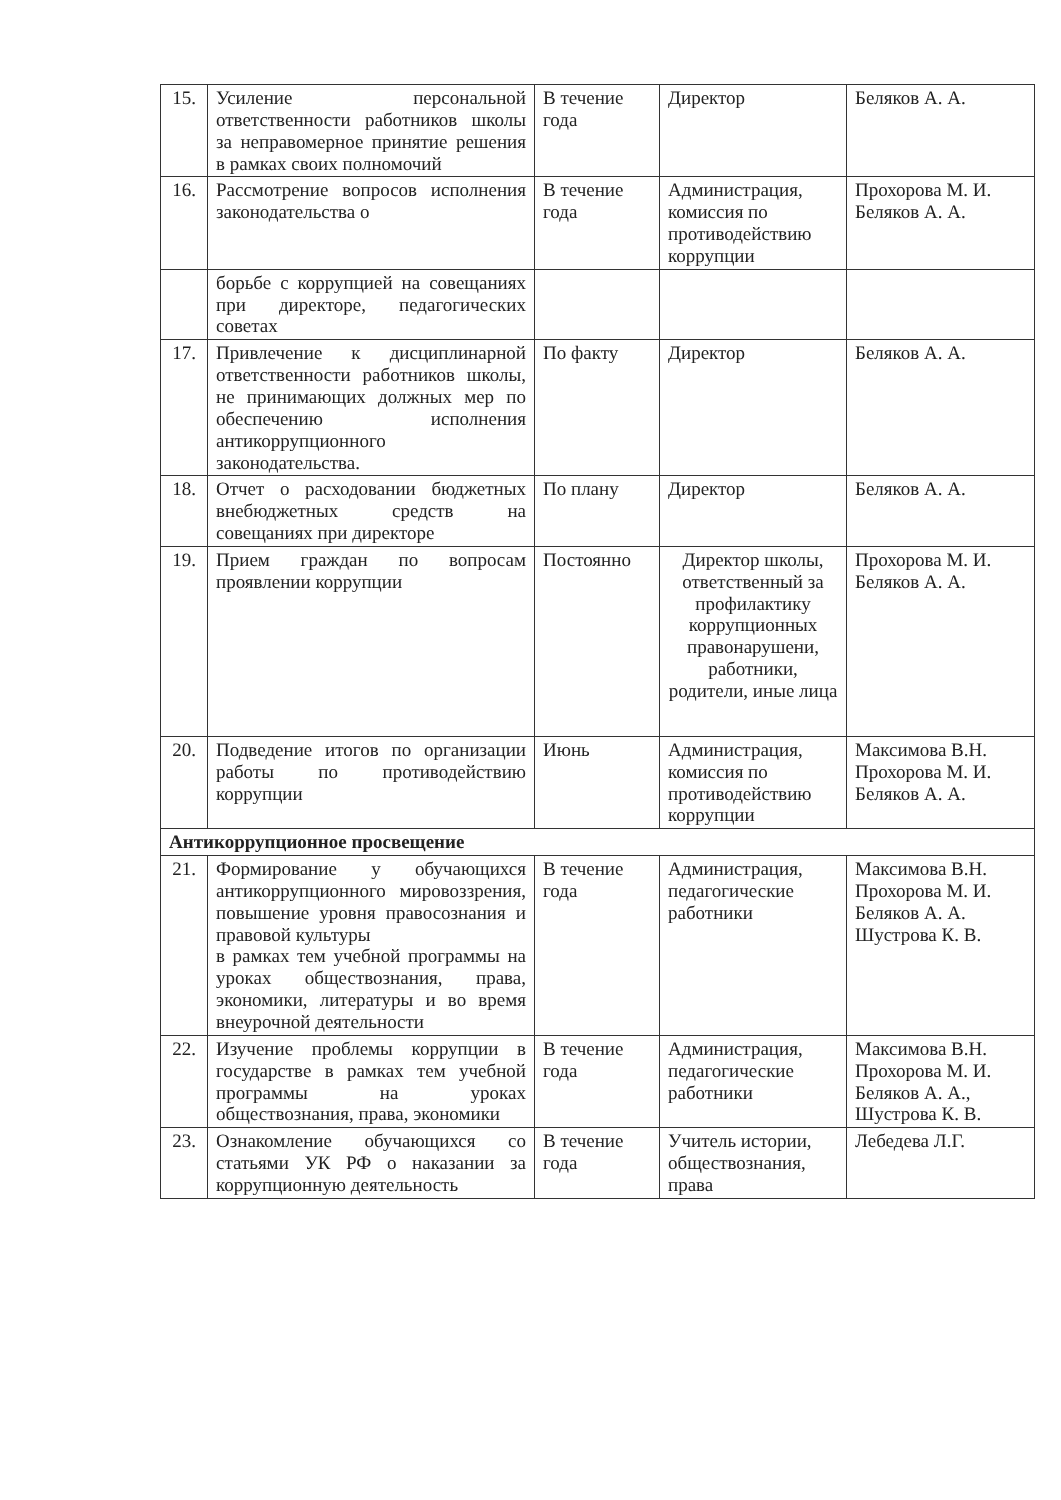| 15. | Усиление персональной ответственности работников школы за неправомерное принятие решения в рамках своих полномочий | В течение года | Директор | Беляков А. А. |
| 16. | Рассмотрение вопросов исполнения законодательства о | В течение года | Администрация, комиссия по противодействию коррупции | Прохорова М. И. Беляков А. А. |
| | борьбе с коррупцией на совещаниях при директоре, педагогических советах | | | |
| 17. | Привлечение к дисциплинарной ответственности работников школы, не принимающих должных мер по обеспечению исполнения антикоррупционного законодательства. | По факту | Директор | Беляков А. А. |
| 18. | Отчет о расходовании бюджетных внебюджетных средств на совещаниях при директоре | По плану | Директор | Беляков А. А. |
| 19. | Прием граждан по вопросам проявлении коррупции | Постоянно | Директор школы, ответственный за профилактику коррупционных правонарушени, работники, родители, иные лица | Прохорова М. И. Беляков А. А. |
| 20. | Подведение итогов по организации работы по противодействию коррупции | Июнь | Администрация, комиссия по противодействию коррупции | Максимова В.Н. Прохорова М. И. Беляков А. А. |
| Антикоррупционное просвещение | | | | |
| 21. | Формирование у обучающихся антикоррупционного мировоззрения, повышение уровня правосознания и правовой культуры в рамках тем учебной программы на уроках обществознания, права, экономики, литературы и во время внеурочной деятельности | В течение года | Администрация, педагогические работники | Максимова В.Н. Прохорова М. И. Беляков А. А. Шустрова К. В. |
| 22. | Изучение проблемы коррупции в государстве в рамках тем учебной программы на уроках обществознания, права, экономики | В течение года | Администрация, педагогические работники | Максимова В.Н. Прохорова М. И. Беляков А. А., Шустрова К. В. |
| 23. | Ознакомление обучающихся со статьями УК РФ о наказании за коррупционную деятельность | В течение года | Учитель истории, обществознания, права | Лебедева Л.Г. |